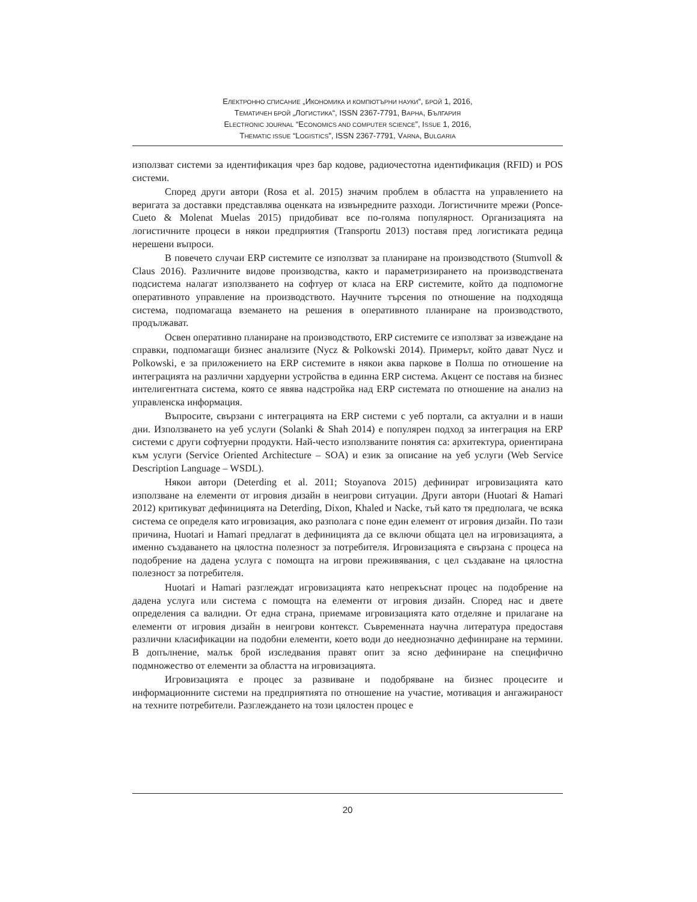ЕЛЕКТРОННО СПИСАНИЕ „ИКОНОМИКА И КОМПЮТЪРНИ НАУКИ“, БРОЙ 1, 2016,
ТЕМАТИЧЕН БРОЙ „ЛОГИСТИКА“, ISSN 2367-7791, ВАРНА, БЪЛГАРИЯ
ELECTRONIC JOURNAL “ECONOMICS AND COMPUTER SCIENCE”, ISSUE 1, 2016,
THEMATIC ISSUE “LOGISTICS”, ISSN 2367-7791, VARNA, BULGARIA
използват системи за идентификация чрез бар кодове, радиочестотна идентификация (RFID) и POS системи.
Според други автори (Rosa et al. 2015) значим проблем в областта на управлението на веригата за доставки представлява оценката на извънредните разходи. Логистичните мрежи (Ponce-Cueto & Molenat Muelas 2015) придобиват все по-голяма популярност. Организацията на логистичните процеси в някои предприятия (Transportu 2013) поставя пред логистиката редица нерешени въпроси.
В повечето случаи ERP системите се използват за планиране на производството (Stumvoll & Claus 2016). Различните видове производства, както и параметризирането на производствената подсистема налагат използването на софтуер от класа на ERP системите, който да подпомогне оперативното управление на производството. Научните търсения по отношение на подходяща система, подпомагаща вземането на решения в оперативното планиране на производството, продължават.
Освен оперативно планиране на производството, ERP системите се използват за извеждане на справки, подпомагащи бизнес анализите (Nycz & Polkowski 2014). Примерът, който дават Nycz и Polkowski, е за приложението на ERP системите в някои аква паркове в Полша по отношение на интеграцията на различни хардуерни устройства в единна ERP система. Акцент се поставя на бизнес интелигентната система, която се явява надстройка над ERP системата по отношение на анализ на управленска информация.
Въпросите, свързани с интеграцията на ERP системи с уеб портали, са актуални и в наши дни. Използването на уеб услуги (Solanki & Shah 2014) е популярен подход за интеграция на ERP системи с други софтуерни продукти. Най-често използваните понятия са: архитектура, ориентирана към услуги (Service Oriented Architecture – SOA) и език за описание на уеб услуги (Web Service Description Language – WSDL).
Някои автори (Deterding et al. 2011; Stoyanova 2015) дефинират игровизацията като използване на елементи от игровия дизайн в неигрови ситуации. Други автори (Huotari & Hamari 2012) критикуват дефиницията на Deterding, Dixon, Khaled и Nacke, тъй като тя предполага, че всяка система се определя като игровизация, ако разполага с поне един елемент от игровия дизайн. По тази причина, Huotari и Hamari предлагат в дефиницията да се включи общата цел на игровизацията, а именно създаването на цялостна полезност за потребителя. Игровизацията е свързана с процеса на подобрение на дадена услуга с помощта на игрови преживявания, с цел създаване на цялостна полезност за потребителя.
Huotari и Hamari разглеждат игровизацията като непрекъснат процес на подобрение на дадена услуга или система с помощта на елементи от игровия дизайн. Според нас и двете определения са валидни. От една страна, приемаме игровизацията като отделяне и прилагане на елементи от игровия дизайн в неигрови контекст. Съвременната научна литература предоставя различни класификации на подобни елементи, което води до нееднозначно дефиниране на термини. В допълнение, малък брой изследвания правят опит за ясно дефиниране на специфично подмножество от елементи за областта на игровизацията.
Игровизацията е процес за развиване и подобряване на бизнес процесите и информационните системи на предприятията по отношение на участие, мотивация и ангажираност на техните потребители. Разглеждането на този цялостен процес е
20